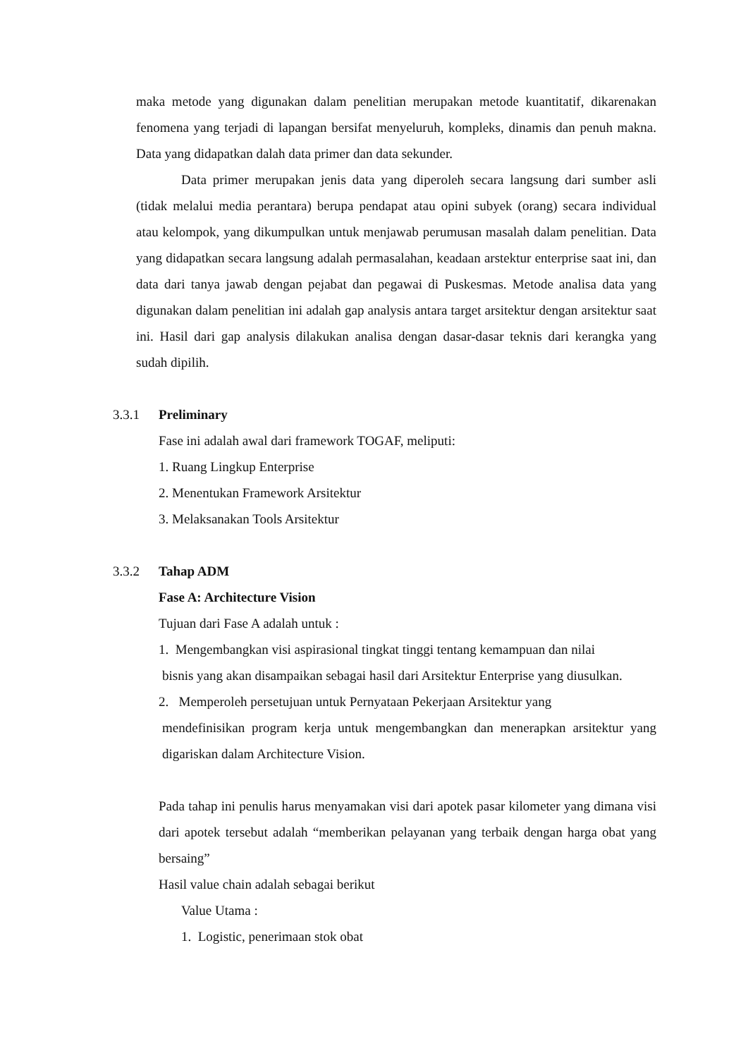maka metode yang digunakan dalam penelitian merupakan metode kuantitatif, dikarenakan fenomena yang terjadi di lapangan bersifat menyeluruh, kompleks, dinamis dan penuh makna. Data yang didapatkan dalah data primer dan data sekunder.
Data primer merupakan jenis data yang diperoleh secara langsung dari sumber asli (tidak melalui media perantara) berupa pendapat atau opini subyek (orang) secara individual atau kelompok, yang dikumpulkan untuk menjawab perumusan masalah dalam penelitian. Data yang didapatkan secara langsung adalah permasalahan, keadaan arstektur enterprise saat ini, dan data dari tanya jawab dengan pejabat dan pegawai di Puskesmas. Metode analisa data yang digunakan dalam penelitian ini adalah gap analysis antara target arsitektur dengan arsitektur saat ini. Hasil dari gap analysis dilakukan analisa dengan dasar-dasar teknis dari kerangka yang sudah dipilih.
3.3.1 Preliminary
Fase ini adalah awal dari framework TOGAF, meliputi:
1. Ruang Lingkup Enterprise
2. Menentukan Framework Arsitektur
3. Melaksanakan Tools Arsitektur
3.3.2 Tahap ADM
Fase A: Architecture Vision
Tujuan dari Fase A adalah untuk :
1. Mengembangkan visi aspirasional tingkat tinggi tentang kemampuan dan nilai
bisnis yang akan disampaikan sebagai hasil dari Arsitektur Enterprise yang diusulkan.
2. Memperoleh persetujuan untuk Pernyataan Pekerjaan Arsitektur yang
mendefinisikan program kerja untuk mengembangkan dan menerapkan arsitektur yang digariskan dalam Architecture Vision.
Pada tahap ini penulis harus menyamakan visi dari apotek pasar kilometer yang dimana visi dari apotek tersebut adalah “memberikan pelayanan yang terbaik dengan harga obat yang bersaing”
Hasil value chain adalah sebagai berikut
Value Utama :
1. Logistic, penerimaan stok obat